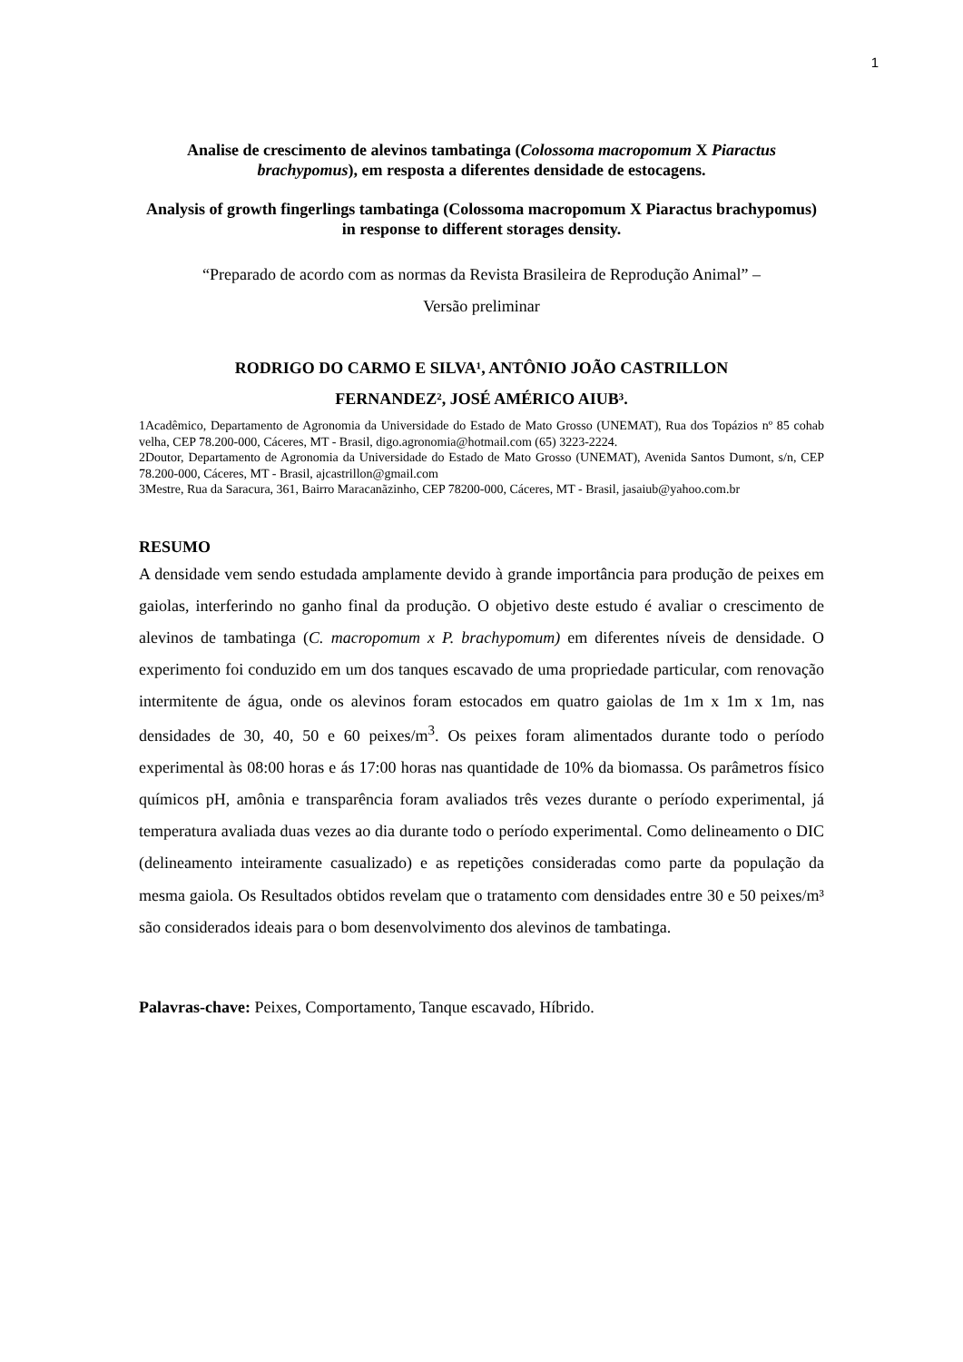1
Analise de crescimento de alevinos tambatinga (Colossoma macropomum X Piaractus brachypomus), em resposta a diferentes densidade de estocagens.
Analysis of growth fingerlings tambatinga (Colossoma macropomum X Piaractus brachypomus) in response to different storages density.
“Preparado de acordo com as normas da Revista Brasileira de Reprodução Animal” –
Versão preliminar
RODRIGO DO CARMO E SILVA¹, ANTÔNIO JOÃO CASTRILLON
FERNANDEZ², JOSÉ AMÉRICO AIUB³.
1Acadêmico, Departamento de Agronomia da Universidade do Estado de Mato Grosso (UNEMAT), Rua dos Topázios nº 85 cohab velha, CEP 78.200-000, Cáceres, MT - Brasil, digo.agronomia@hotmail.com (65) 3223-2224.
2Doutor, Departamento de Agronomia da Universidade do Estado de Mato Grosso (UNEMAT), Avenida Santos Dumont, s/n, CEP 78.200-000, Cáceres, MT - Brasil, ajcastrillon@gmail.com
3Mestre, Rua da Saracura, 361, Bairro Maracanãzinho, CEP 78200-000, Cáceres, MT - Brasil, jasaiub@yahoo.com.br
RESUMO
A densidade vem sendo estudada amplamente devido à grande importância para produção de peixes em gaiolas, interferindo no ganho final da produção. O objetivo deste estudo é avaliar o crescimento de alevinos de tambatinga (C. macropomum x P. brachypomum) em diferentes níveis de densidade. O experimento foi conduzido em um dos tanques escavado de uma propriedade particular, com renovação intermitente de água, onde os alevinos foram estocados em quatro gaiolas de 1m x 1m x 1m, nas densidades de 30, 40, 50 e 60 peixes/m<sup>3</sup>. Os peixes foram alimentados durante todo o período experimental às 08:00 horas e ás 17:00 horas nas quantidade de 10% da biomassa. Os parâmetros físico químicos pH, amônia e transparência foram avaliados três vezes durante o período experimental, já temperatura avaliada duas vezes ao dia durante todo o período experimental. Como delineamento o DIC (delineamento inteiramente casualizado) e as repetições consideradas como parte da população da mesma gaiola. Os Resultados obtidos revelam que o tratamento com densidades entre 30 e 50 peixes/m³ são considerados ideais para o bom desenvolvimento dos alevinos de tambatinga.
Palavras-chave: Peixes, Comportamento, Tanque escavado, Híbrido.